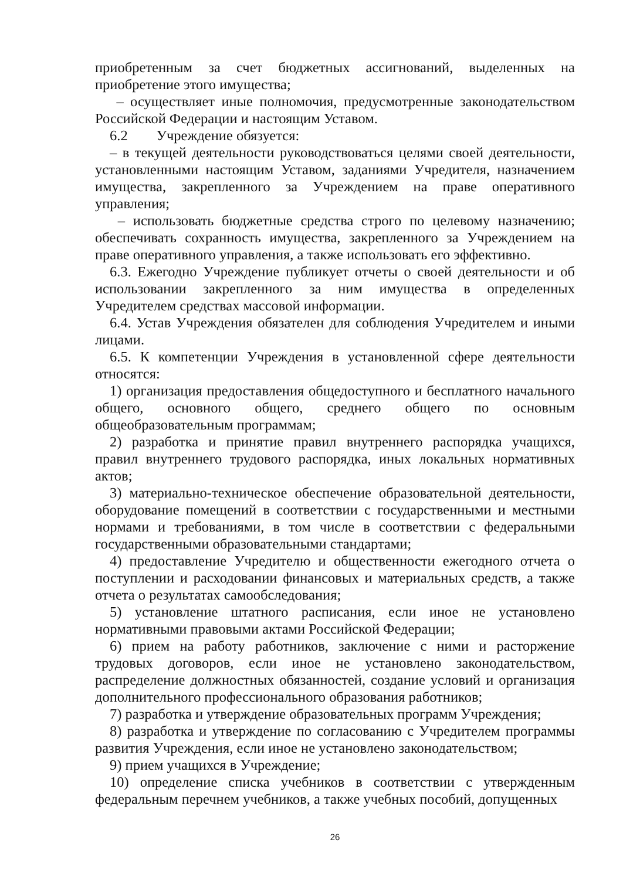приобретенным за счет бюджетных ассигнований, выделенных на приобретение этого имущества;
– осуществляет иные полномочия, предусмотренные законодательством Российской Федерации и настоящим Уставом.
6.2 Учреждение обязуется:
– в текущей деятельности руководствоваться целями своей деятельности, установленными настоящим Уставом, заданиями Учредителя, назначением имущества, закрепленного за Учреждением на праве оперативного управления;
– использовать бюджетные средства строго по целевому назначению; обеспечивать сохранность имущества, закрепленного за Учреждением на праве оперативного управления, а также использовать его эффективно.
6.3. Ежегодно Учреждение публикует отчеты о своей деятельности и об использовании закрепленного за ним имущества в определенных Учредителем средствах массовой информации.
6.4. Устав Учреждения обязателен для соблюдения Учредителем и иными лицами.
6.5. К компетенции Учреждения в установленной сфере деятельности относятся:
1) организация предоставления общедоступного и бесплатного начального общего, основного общего, среднего общего по основным общеобразовательным программам;
2) разработка и принятие правил внутреннего распорядка учащихся, правил внутреннего трудового распорядка, иных локальных нормативных актов;
3) материально-техническое обеспечение образовательной деятельности, оборудование помещений в соответствии с государственными и местными нормами и требованиями, в том числе в соответствии с федеральными государственными образовательными стандартами;
4) предоставление Учредителю и общественности ежегодного отчета о поступлении и расходовании финансовых и материальных средств, а также отчета о результатах самообследования;
5) установление штатного расписания, если иное не установлено нормативными правовыми актами Российской Федерации;
6) прием на работу работников, заключение с ними и расторжение трудовых договоров, если иное не установлено законодательством, распределение должностных обязанностей, создание условий и организация дополнительного профессионального образования работников;
7) разработка и утверждение образовательных программ Учреждения;
8) разработка и утверждение по согласованию с Учредителем программы развития Учреждения, если иное не установлено законодательством;
9) прием учащихся в Учреждение;
10) определение списка учебников в соответствии с утвержденным федеральным перечнем учебников, а также учебных пособий, допущенных
26